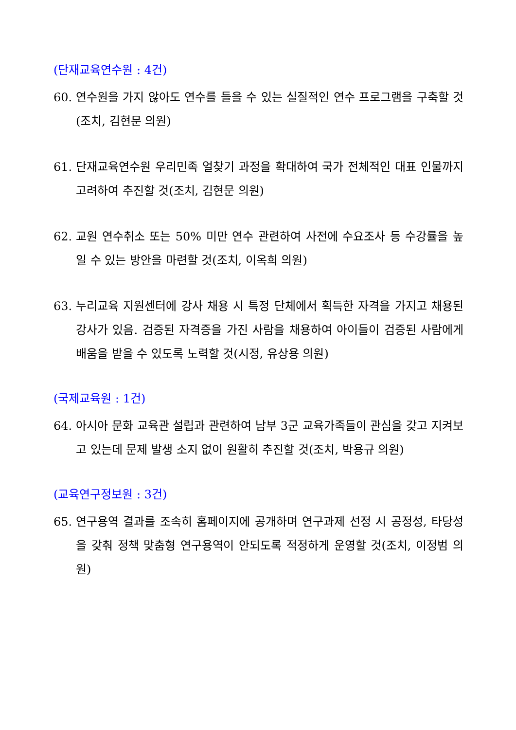(단재교육연수원 : 4건)
60. 연수원을 가지 않아도 연수를 들을 수 있는 실질적인 연수 프로그램을 구축할 것(조치, 김현문 의원)
61. 단재교육연수원 우리민족 얼찾기 과정을 확대하여 국가 전체적인 대표 인물까지 고려하여 추진할 것(조치, 김현문 의원)
62. 교원 연수취소 또는 50% 미만 연수 관련하여 사전에 수요조사 등 수강률을 높일 수 있는 방안을 마련할 것(조치, 이옥희 의원)
63. 누리교육 지원센터에 강사 채용 시 특정 단체에서 획득한 자격을 가지고 채용된 강사가 있음. 검증된 자격증을 가진 사람을 채용하여 아이들이 검증된 사람에게 배움을 받을 수 있도록 노력할 것(시정, 유상용 의원)
(국제교육원 : 1건)
64. 아시아 문화 교육관 설립과 관련하여 남부 3군 교육가족들이 관심을 갖고 지켜보고 있는데 문제 발생 소지 없이 원활히 추진할 것(조치, 박용규 의원)
(교육연구정보원 : 3건)
65. 연구용역 결과를 조속히 홈페이지에 공개하며 연구과제 선정 시 공정성, 타당성을 갖춰 정책 맞춤형 연구용역이 안되도록 적정하게 운영할 것(조치, 이정범 의원)